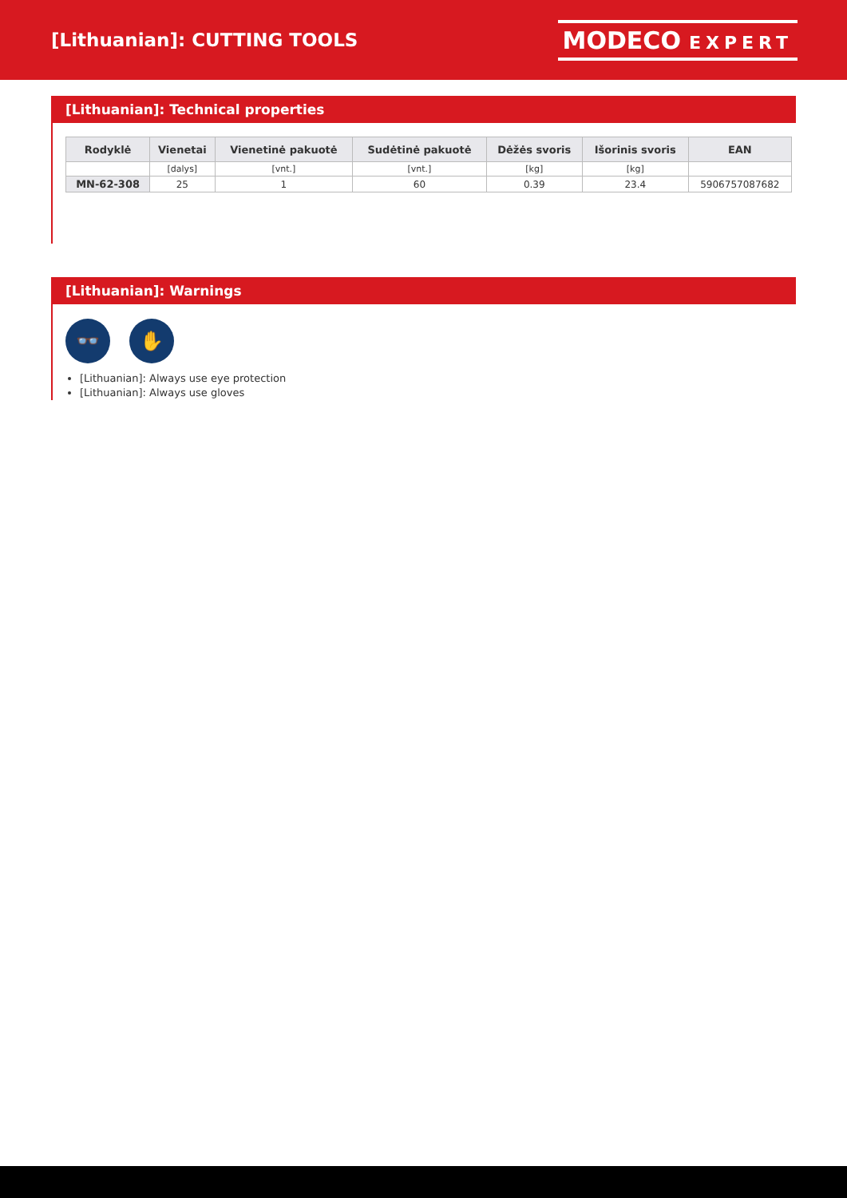[Lithuanian]: CUTTING TOOLS
MODECO EXPERT
[Lithuanian]: Technical properties
| Rodyklė | Vienetai | Vienetinė pakuotė | Sudėtinė pakuotė | Dėžės svoris | Išorinis svoris | EAN |
| --- | --- | --- | --- | --- | --- | --- |
| | [dalys] | [vnt.] | [vnt.] | [kg] | [kg] | |
| MN-62-308 | 25 | 1 | 60 | 0.39 | 23.4 | 5906757087682 |
[Lithuanian]: Warnings
👓 ✋
[Lithuanian]: Always use eye protection
[Lithuanian]: Always use gloves